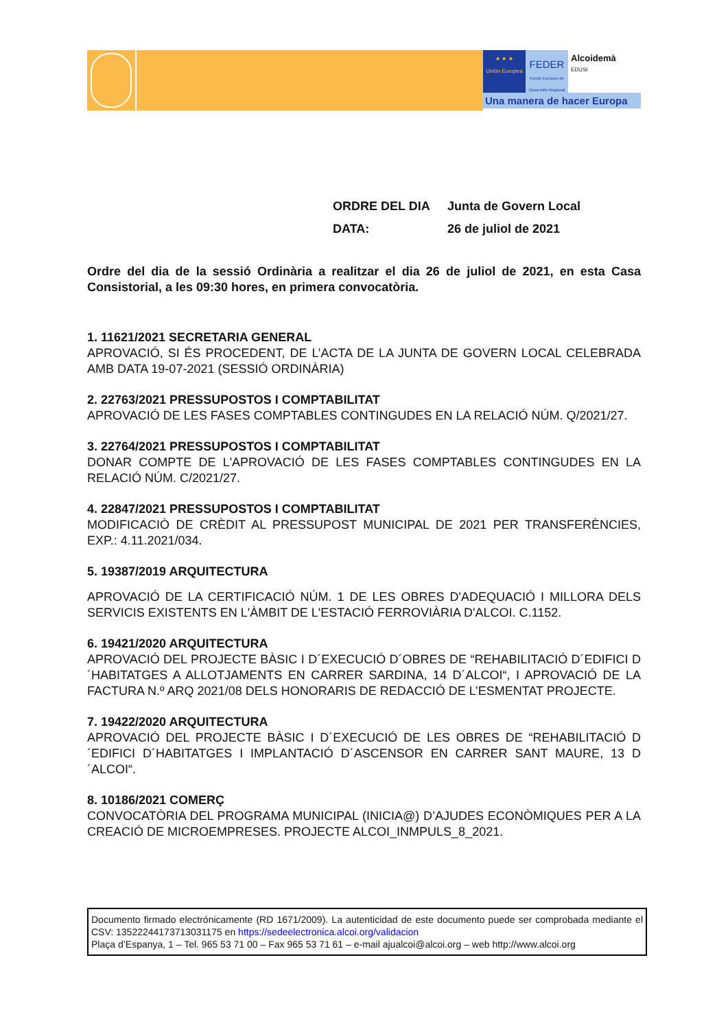★ ★ ★
Unión Europea
FEDER
Fondo Europeo de Desarrollo Regional
Alcoidemà
EDUSI
Una manera de hacer Europa
ORDRE DEL DIA Junta de Govern Local
DATA: 26 de juliol de 2021
Ordre del dia de la sessió Ordinària a realitzar el dia 26 de juliol de 2021, en esta Casa Consistorial, a les 09:30 hores, en primera convocatòria.
1. 11621/2021 SECRETARIA GENERAL
APROVACIÓ, SI ÉS PROCEDENT, DE L’ACTA DE LA JUNTA DE GOVERN LOCAL CELEBRADA AMB DATA 19-07-2021 (SESSIÓ ORDINÀRIA)
2. 22763/2021 PRESSUPOSTOS I COMPTABILITAT
APROVACIÓ DE LES FASES COMPTABLES CONTINGUDES EN LA RELACIÓ NÚM. Q/2021/27.
3. 22764/2021 PRESSUPOSTOS I COMPTABILITAT
DONAR COMPTE DE L'APROVACIÓ DE LES FASES COMPTABLES CONTINGUDES EN LA RELACIÓ NÚM. C/2021/27.
4. 22847/2021 PRESSUPOSTOS I COMPTABILITAT
MODIFICACIÒ DE CRÈDIT AL PRESSUPOST MUNICIPAL DE 2021 PER TRANSFERÈNCIES, EXP.: 4.11.2021/034.
5. 19387/2019 ARQUITECTURA
APROVACIÓ DE LA CERTIFICACIÓ NÚM. 1 DE LES OBRES D'ADEQUACIÓ I MILLORA DELS SERVICIS EXISTENTS EN L'ÀMBIT DE L'ESTACIÓ FERROVIÀRIA D'ALCOI. C.1152.
6. 19421/2020 ARQUITECTURA
APROVACIÓ DEL PROJECTE BÀSIC I D´EXECUCIÓ D´OBRES DE “REHABILITACIÓ D´EDIFICI D´HABITATGES A ALLOTJAMENTS EN CARRER SARDINA, 14 D´ALCOI“, I APROVACIÓ DE LA FACTURA N.º ARQ 2021/08 DELS HONORARIS DE REDACCIÓ DE L’ESMENTAT PROJECTE.
7. 19422/2020 ARQUITECTURA
APROVACIÓ DEL PROJECTE BÀSIC I D´EXECUCIÓ DE LES OBRES DE “REHABILITACIÓ D´EDIFICI D´HABITATGES I IMPLANTACIÓ D´ASCENSOR EN CARRER SANT MAURE, 13 D´ALCOI“.
8. 10186/2021 COMERÇ
CONVOCATÒRIA DEL PROGRAMA MUNICIPAL (INICIA@) D’AJUDES ECONÒMIQUES PER A LA CREACIÓ DE MICROEMPRESES. PROJECTE ALCOI_INMPULS_8_2021.
Documento firmado electrónicamente (RD 1671/2009). La autenticidad de este documento puede ser comprobada mediante el CSV: 13522244173713031175 en https://sedeelectronica.alcoi.org/validacion
Plaça d’Espanya, 1 – Tel. 965 53 71 00 – Fax 965 53 71 61 – e-mail ajualcoi@alcoi.org – web http://www.alcoi.org